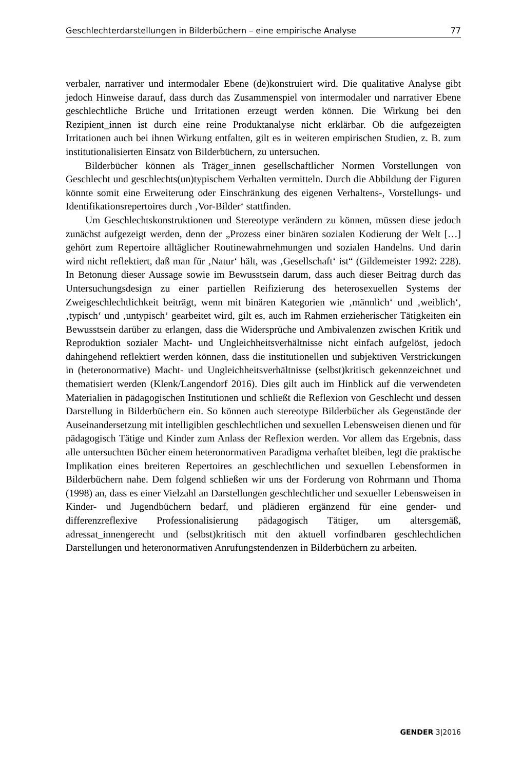Geschlechterdarstellungen in Bilderbüchern – eine empirische Analyse 77
verbaler, narrativer und intermodaler Ebene (de)konstruiert wird. Die qualitative Analyse gibt jedoch Hinweise darauf, dass durch das Zusammenspiel von intermodaler und narrativer Ebene geschlechtliche Brüche und Irritationen erzeugt werden können. Die Wirkung bei den Rezipient_innen ist durch eine reine Produktanalyse nicht erklärbar. Ob die aufgezeigten Irritationen auch bei ihnen Wirkung entfalten, gilt es in weiteren empirischen Studien, z. B. zum institutionalisierten Einsatz von Bilderbüchern, zu untersuchen.
Bilderbücher können als Träger_innen gesellschaftlicher Normen Vorstellungen von Geschlecht und geschlechts(un)typischem Verhalten vermitteln. Durch die Abbildung der Figuren könnte somit eine Erweiterung oder Einschränkung des eigenen Verhaltens-, Vorstellungs- und Identifikationsrepertoires durch ‚Vor-Bilder‘ stattfinden.
Um Geschlechtskonstruktionen und Stereotype verändern zu können, müssen diese jedoch zunächst aufgezeigt werden, denn der „Prozess einer binären sozialen Kodierung der Welt […] gehört zum Repertoire alltäglicher Routinewahrnehmungen und sozialen Handelns. Und darin wird nicht reflektiert, daß man für ‚Natur‘ hält, was ‚Gesellschaft‘ ist“ (Gildemeister 1992: 228). In Betonung dieser Aussage sowie im Bewusstsein darum, dass auch dieser Beitrag durch das Untersuchungsdesign zu einer partiellen Reifizierung des heterosexuellen Systems der Zweigeschlechtlichkeit beiträgt, wenn mit binären Kategorien wie ‚männlich‘ und ‚weiblich‘, ‚typisch‘ und ‚untypisch‘ gearbeitet wird, gilt es, auch im Rahmen erzieherischer Tätigkeiten ein Bewusstsein darüber zu erlangen, dass die Widersprüche und Ambivalenzen zwischen Kritik und Reproduktion sozialer Macht- und Ungleichheitsverhältnisse nicht einfach aufgelöst, jedoch dahingehend reflektiert werden können, dass die institutionellen und subjektiven Verstrickungen in (heteronormative) Macht- und Ungleichheitsverhältnisse (selbst)kritisch gekennzeichnet und thematisiert werden (Klenk/Langendorf 2016). Dies gilt auch im Hinblick auf die verwendeten Materialien in pädagogischen Institutionen und schließt die Reflexion von Geschlecht und dessen Darstellung in Bilderbüchern ein. So können auch stereotype Bilderbücher als Gegenstände der Auseinandersetzung mit intelligiblen geschlechtlichen und sexuellen Lebensweisen dienen und für pädagogisch Tätige und Kinder zum Anlass der Reflexion werden. Vor allem das Ergebnis, dass alle untersuchten Bücher einem heteronormativen Paradigma verhaftet bleiben, legt die praktische Implikation eines breiteren Repertoires an geschlechtlichen und sexuellen Lebensformen in Bilderbüchern nahe. Dem folgend schließen wir uns der Forderung von Rohrmann und Thoma (1998) an, dass es einer Vielzahl an Darstellungen geschlechtlicher und sexueller Lebensweisen in Kinder- und Jugendbüchern bedarf, und plädieren ergänzend für eine gender- und differenzreflexive Professionalisierung pädagogisch Tätiger, um altersgemäß, adressat_innengerecht und (selbst)kritisch mit den aktuell vorfindbaren geschlechtlichen Darstellungen und heteronormativen Anrufungstendenzen in Bilderbüchern zu arbeiten.
GENDER 3|2016